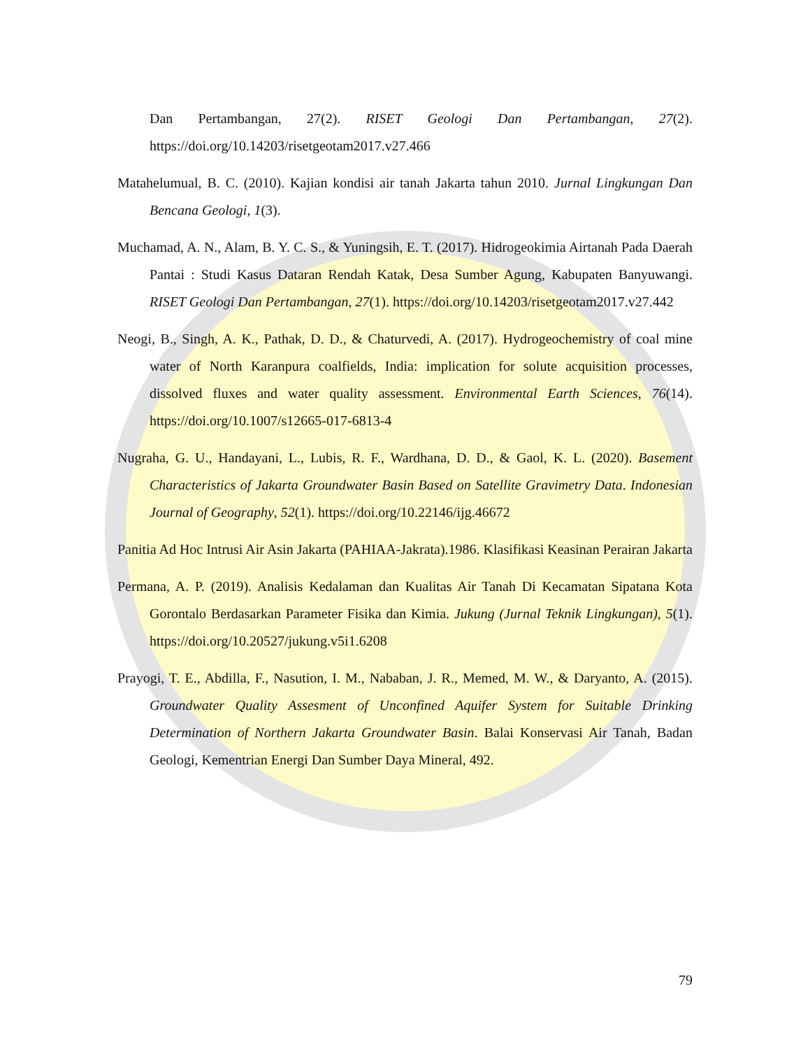Dan Pertambangan, 27(2). RISET Geologi Dan Pertambangan, 27(2). https://doi.org/10.14203/risetgeotam2017.v27.466
Matahelumual, B. C. (2010). Kajian kondisi air tanah Jakarta tahun 2010. Jurnal Lingkungan Dan Bencana Geologi, 1(3).
Muchamad, A. N., Alam, B. Y. C. S., & Yuningsih, E. T. (2017). Hidrogeokimia Airtanah Pada Daerah Pantai : Studi Kasus Dataran Rendah Katak, Desa Sumber Agung, Kabupaten Banyuwangi. RISET Geologi Dan Pertambangan, 27(1). https://doi.org/10.14203/risetgeotam2017.v27.442
Neogi, B., Singh, A. K., Pathak, D. D., & Chaturvedi, A. (2017). Hydrogeochemistry of coal mine water of North Karanpura coalfields, India: implication for solute acquisition processes, dissolved fluxes and water quality assessment. Environmental Earth Sciences, 76(14). https://doi.org/10.1007/s12665-017-6813-4
Nugraha, G. U., Handayani, L., Lubis, R. F., Wardhana, D. D., & Gaol, K. L. (2020). Basement Characteristics of Jakarta Groundwater Basin Based on Satellite Gravimetry Data. Indonesian Journal of Geography, 52(1). https://doi.org/10.22146/ijg.46672
Panitia Ad Hoc Intrusi Air Asin Jakarta (PAHIAA-Jakrata).1986. Klasifikasi Keasinan Perairan Jakarta
Permana, A. P. (2019). Analisis Kedalaman dan Kualitas Air Tanah Di Kecamatan Sipatana Kota Gorontalo Berdasarkan Parameter Fisika dan Kimia. Jukung (Jurnal Teknik Lingkungan), 5(1). https://doi.org/10.20527/jukung.v5i1.6208
Prayogi, T. E., Abdilla, F., Nasution, I. M., Nababan, J. R., Memed, M. W., & Daryanto, A. (2015). Groundwater Quality Assesment of Unconfined Aquifer System for Suitable Drinking Determination of Northern Jakarta Groundwater Basin. Balai Konservasi Air Tanah, Badan Geologi, Kementrian Energi Dan Sumber Daya Mineral, 492.
79